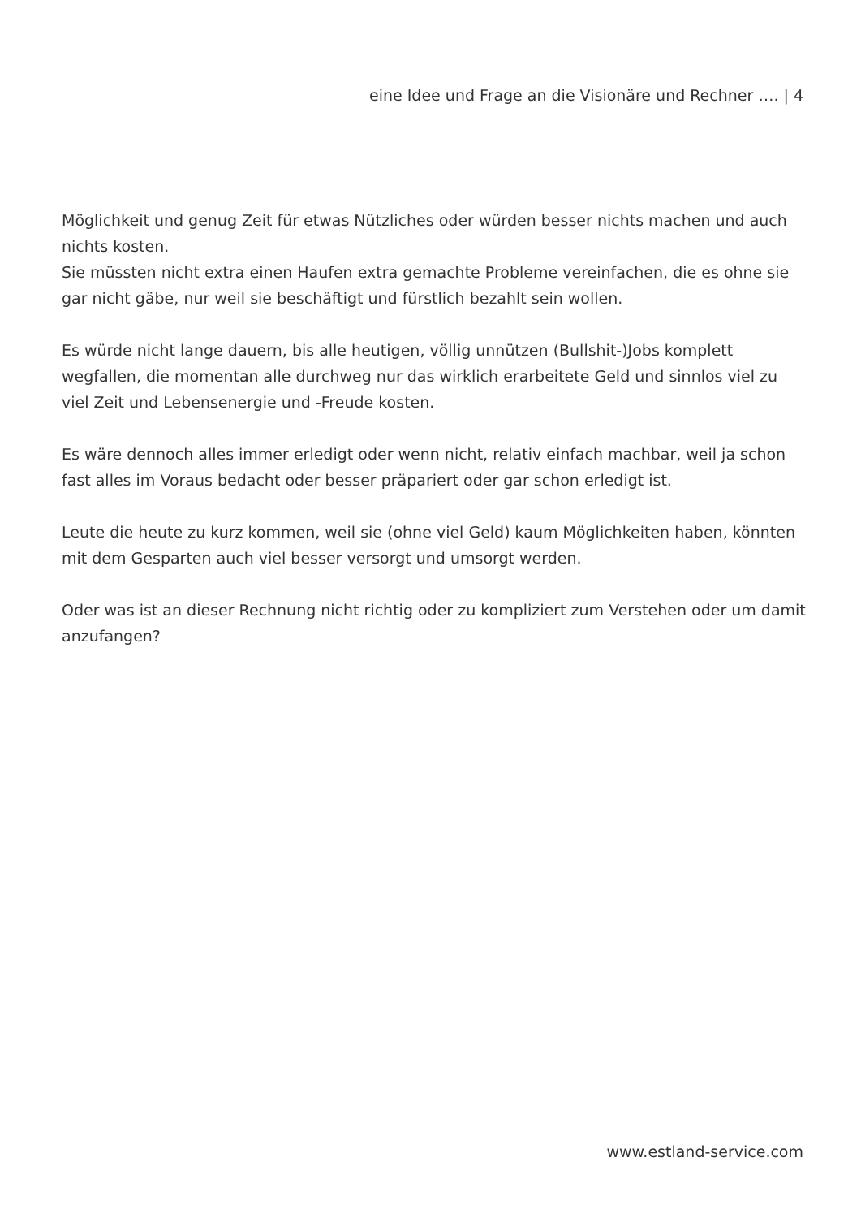eine Idee und Frage an die Visionäre und Rechner …. | 4
Möglichkeit und genug Zeit für etwas Nützliches oder würden besser nichts machen und auch nichts kosten.
Sie müssten nicht extra einen Haufen extra gemachte Probleme vereinfachen, die es ohne sie gar nicht gäbe, nur weil sie beschäftigt und fürstlich bezahlt sein wollen.
Es würde nicht lange dauern, bis alle heutigen, völlig unnützen (Bullshit-)Jobs komplett wegfallen, die momentan alle durchweg nur das wirklich erarbeitete Geld und sinnlos viel zu viel Zeit und Lebensenergie und -Freude kosten.
Es wäre dennoch alles immer erledigt oder wenn nicht, relativ einfach machbar, weil ja schon fast alles im Voraus bedacht oder besser präpariert oder gar schon erledigt ist.
Leute die heute zu kurz kommen, weil sie (ohne viel Geld) kaum Möglichkeiten haben, könnten mit dem Gesparten auch viel besser versorgt und umsorgt werden.
Oder was ist an dieser Rechnung nicht richtig oder zu kompliziert zum Verstehen oder um damit anzufangen?
www.estland-service.com